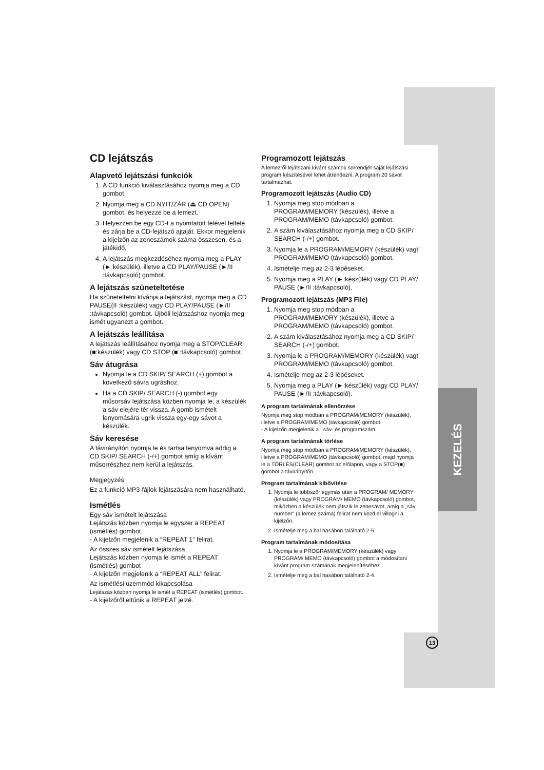KEZELÉS
CD lejátszás
Alapvető lejátszási funkciók
1. A CD funkció kiválasztásához nyomja meg a CD gombot.
2. Nyomja meg a CD NYIT/ZÁR (⏏ CD OPEN) gombot, és helyezze be a lemezt.
3. Helyezzen be egy CD-t a nyomtatott felével felfelé és zárja be a CD-lejátszó ajtaját. Ekkor megjelenik a kijelzőn az zeneszámok száma összesen, és a játékidő.
4. A lejátszás megkezdéséhez nyomja meg a PLAY (►:készülék), illetve a CD PLAY/PAUSE (►/II :távkapcsoló) gombot.
A lejátszás szüneteltetése
Ha szüneteltetni kívánja a lejátszást, nyomja meg a CD PAUSE(II :készülék) vagy CD PLAY/PAUSE (►/II :távkapcsoló) gombot. Újbóli lejátszáshoz nyomja meg ismét ugyanezt a gombot.
A lejátszás leállítása
A lejátszás leállításához nyomja meg a STOP/CLEAR (■:készülék) vagy CD STOP (■ :távkapcsoló) gombot.
Sáv átugrása
Nyomja le a CD SKIP/ SEARCH (+) gombot a következő sávra ugráshoz.
Ha a CD SKIP/ SEARCH (-) gombot egy műsorsáv lejátszása közben nyomja le, a készülék a sáv elejére tér vissza. A gomb ismételt lenyomására ugrik vissza egy-egy sávot a készülék.
Sáv keresése
A távirányítón nyomja le és tartsa lenyomva addig a CD SKIP/ SEARCH (-/+) gombot amíg a kívánt műsorrészhez nem kerül a lejátszás.
Megjegyzés
Ez a funkció MP3-fájlok lejátszására nem használható.
Ismétlés
Egy sáv ismételt lejátszása
Lejátszás közben nyomja le egyszer a REPEAT (ismétlés) gombot.
- A kijelzőn megjelenik a “REPEAT 1” felirat.
Az összes sáv ismételt lejátszása
Lejátszás közben nyomja le ismét a REPEAT (ismétlés) gombot
- A kijelzőn megjelenik a “REPEAT ALL” felirat.
Az ismétlési üzemmód kikapcsolása
Lejátszás közben nyomja le ismét a REPEAT (ismétlés) gombot.
- A kijelzőről eltűnik a REPEAT jelzé.
Programozott lejátszás
A lemezről lejátszani kívánt számok sorrendjét saját lejátszási program készítésével lehet átrendezni. A program 20 sávot tartalmazhat.
Programozott lejátszás (Audio CD)
1. Nyomja meg stop módban a PROGRAM/MEMORY (készülék), illetve a PROGRAM/MEMO (távkapcsoló) gombot.
2. A szám kiválasztásához nyomja meg a CD SKIP/ SEARCH (-/+) gombot.
3. Nyomja le a PROGRAM/MEMORY (készülék) vagt PROGRAM/MEMO (távkapcsoló) gombot.
4. Ismételje meg az 2-3 lépéseket.
5. Nyomja meg a PLAY (►:készülék) vagy CD PLAY/ PAUSE (►/II :távkapcsoló).
Programozott lejátszás (MP3 File)
1. Nyomja meg stop módban a PROGRAM/MEMORY (készülék), illetve a PROGRAM/MEMO (távkapcsoló) gombot.
2. A szám kiválasztásához nyomja meg a CD SKIP/ SEARCH (-/+) gombot.
3. Nyomja le a PROGRAM/MEMORY (készülék) vagt PROGRAM/MEMO (távkapcsoló) gombot.
4. Ismételje meg az 2-3 lépéseket.
5. Nyomja meg a PLAY (►:készülék) vagy CD PLAY/ PAUSE (►/II :távkapcsoló).
A program tartalmának ellenőrzése
Nyomja meg stop módban a PROGRAM/MEMORY (készülék), illetve a PROGRAM/MEMO (távkapcsoló) gombot.
- A kijelzőn megjelenik a , sáv- és programszám.
A program tartalmának törlése
Nyomja meg stop módban a PROGRAM/MEMORY (készülék), illetve a PROGRAM/MEMO (távkapcsoló) gombot, majd nyomja le a TÖRLÉS(CLEAR) gombot az előlapon, vagy a STOP(■) gombot a távirányítón.
Program tartalmának kibővítése
1. Nyomja le többször egymás után a PROGRAM/ MEMORY (készülék) vagy PROGRAM/ MEMO (távkapcsoló) gombot, miközben a készülék nem játszik le zenesávot, amíg a „sáv number" (a lemez száma) felirat nem kezd el villogni a kijelzőn.
2. Ismételje meg a bal hasábon található 2-5.
Program tartalmának módosítása
1. Nyomja le a PROGRAM/MEMORY (készülék) vagy PROGRAM/ MEMO (távkapcsoló) gombot a módosítani kívánt program számának megjelenítéséhez.
2. Ismételje meg a bal hasábon található 2-4.
13